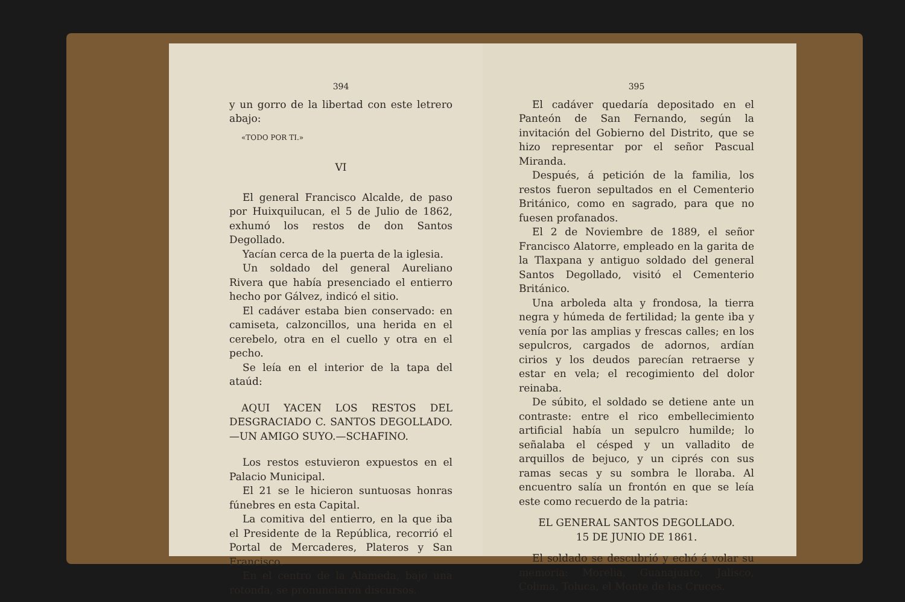394
y un gorro de la libertad con este letrero abajo:
«TODO POR TI.»
VI
El general Francisco Alcalde, de paso por Huixquilucan, el 5 de Julio de 1862, exhumó los restos de don Santos Degollado.
Yacían cerca de la puerta de la iglesia.
Un soldado del general Aureliano Rivera que había presenciado el entierro hecho por Gálvez, indicó el sitio.
El cadáver estaba bien conservado: en camiseta, calzoncillos, una herida en el cerebelo, otra en el cuello y otra en el pecho.
Se leía en el interior de la tapa del ataúd:
AQUI YACEN LOS RESTOS DEL DESGRACIADO C. SANTOS DEGOLLADO.—UN AMIGO SUYO.—SCHAFINO.
Los restos estuvieron expuestos en el Palacio Municipal.
El 21 se le hicieron suntuosas honras fúnebres en esta Capital.
La comitiva del entierro, en la que iba el Presidente de la República, recorrió el Portal de Mercaderes, Plateros y San Francisco.
En el centro de la Alameda, bajo una rotonda, se pronunciaron discursos.
395
El cadáver quedaría depositado en el Panteón de San Fernando, según la invitación del Gobierno del Distrito, que se hizo representar por el señor Pascual Miranda.
Después, á petición de la familia, los restos fueron sepultados en el Cementerio Británico, como en sagrado, para que no fuesen profanados.
El 2 de Noviembre de 1889, el señor Francisco Alatorre, empleado en la garita de la Tlaxpana y antiguo soldado del general Santos Degollado, visitó el Cementerio Británico.
Una arboleda alta y frondosa, la tierra negra y húmeda de fertilidad; la gente iba y venía por las amplias y frescas calles; en los sepulcros, cargados de adornos, ardían cirios y los deudos parecían retraerse y estar en vela; el recogimiento del dolor reinaba.
De súbito, el soldado se detiene ante un contraste: entre el rico embellecimiento artificial había un sepulcro humilde; lo señalaba el césped y un valladito de arquillos de bejuco, y un ciprés con sus ramas secas y su sombra le lloraba. Al encuentro salía un frontón en que se leía este como recuerdo de la patria:
EL GENERAL SANTOS DEGOLLADO.
15 DE JUNIO DE 1861.
El soldado se descubrió y echó á volar su memoria: Morelia, Guanajuato, Jalisco, Colima, Toluca, el Monte de las Cruces.